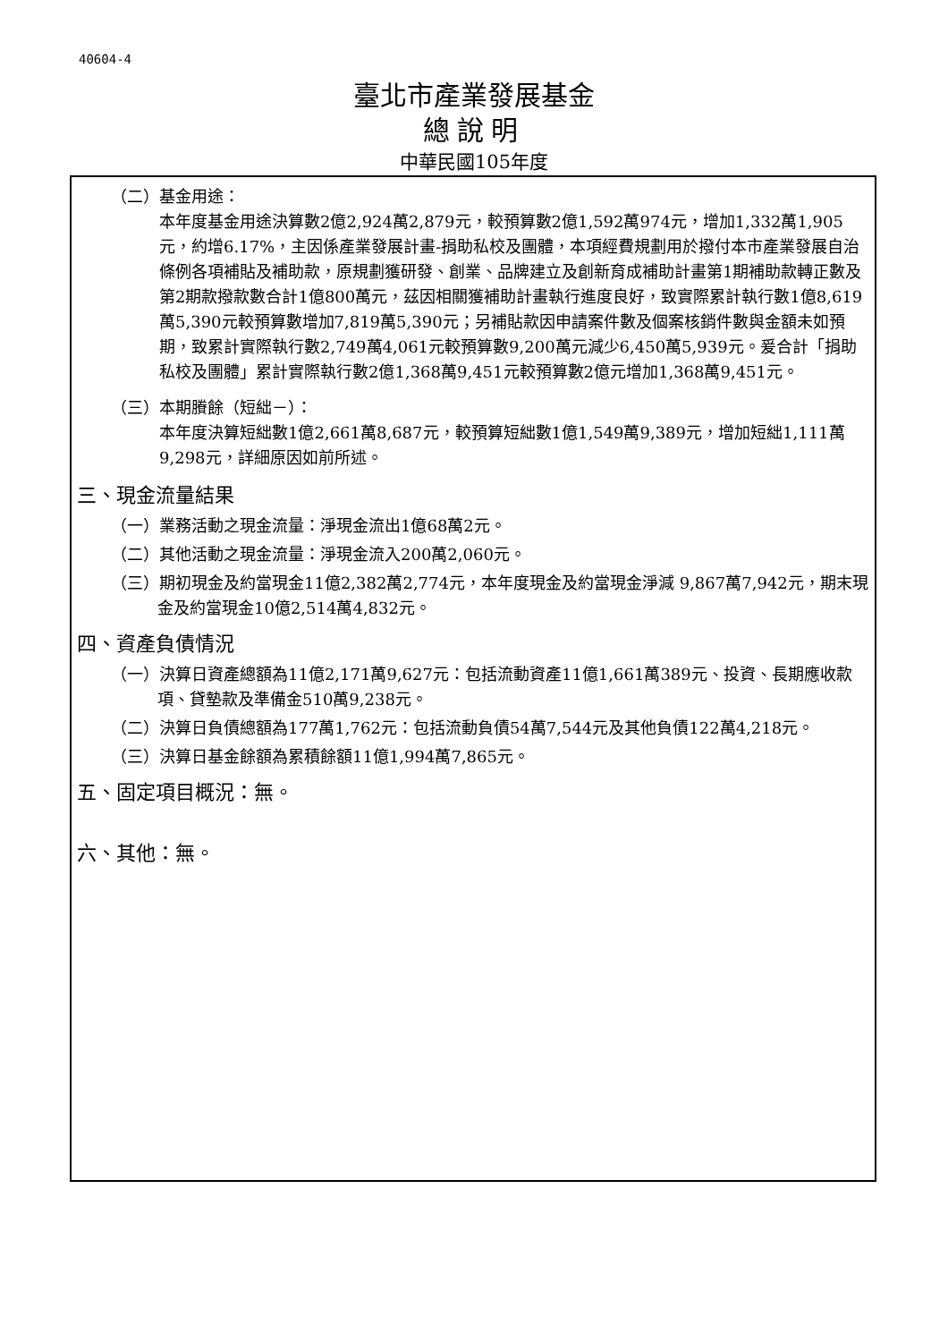40604-4
臺北市產業發展基金
總說明
中華民國105年度
（二）基金用途：
本年度基金用途決算數2億2,924萬2,879元，較預算數2億1,592萬974元，增加1,332萬1,905元，約增6.17%，主因係產業發展計畫-捐助私校及團體，本項經費規劃用於撥付本市產業發展自治條例各項補貼及補助款，原規劃獲研發、創業、品牌建立及創新育成補助計畫第1期補助款轉正數及第2期款撥款數合計1億800萬元，茲因相關獲補助計畫執行進度良好，致實際累計執行數1億8,619萬5,390元較預算數增加7,819萬5,390元；另補貼款因申請案件數及個案核銷件數與金額未如預期，致累計實際執行數2,749萬4,061元較預算數9,200萬元減少6,450萬5,939元。爰合計「捐助私校及團體」累計實際執行數2億1,368萬9,451元較預算數2億元增加1,368萬9,451元。
（三）本期賸餘（短絀－）：
本年度決算短絀數1億2,661萬8,687元，較預算短絀數1億1,549萬9,389元，增加短絀1,111萬9,298元，詳細原因如前所述。
三、現金流量結果
（一）業務活動之現金流量：淨現金流出1億68萬2元。
（二）其他活動之現金流量：淨現金流入200萬2,060元。
（三）期初現金及約當現金11億2,382萬2,774元，本年度現金及約當現金淨減 9,867萬7,942元，期末現金及約當現金10億2,514萬4,832元。
四、資產負債情況
（一）決算日資產總額為11億2,171萬9,627元：包括流動資產11億1,661萬389元、投資、長期應收款項、貸墊款及準備金510萬9,238元。
（二）決算日負債總額為177萬1,762元：包括流動負債54萬7,544元及其他負債122萬4,218元。
（三）決算日基金餘額為累積餘額11億1,994萬7,865元。
五、固定項目概況：無。
六、其他：無。